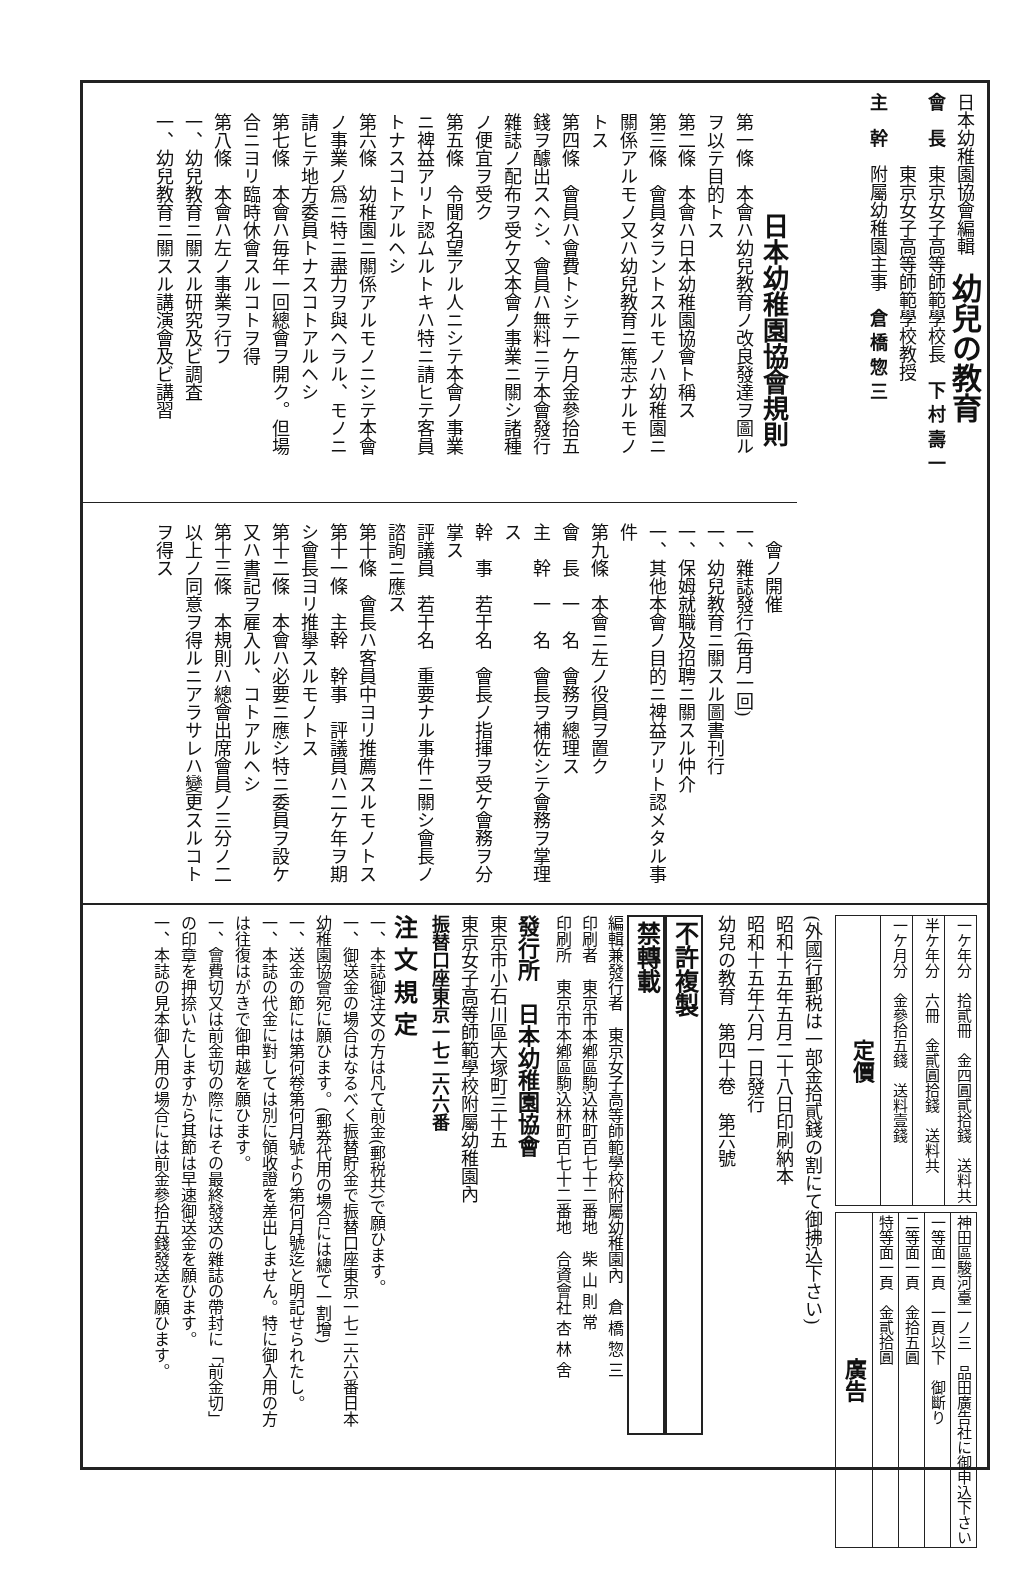日本幼稚園協會編輯　幼兒の教育
會　長　東京女子高等師範學校長　下 村 壽 一
　　　　東京女子高等師範學校教授
主　幹　附屬幼稚園主事　倉 橋 惣 三
日本幼稚園協會規則
第一條　本會ハ幼兒教育ノ改良發達ヲ圖ルヲ以テ目的トス
第二條　本會ハ日本幼稚園協會ト稱ス
第三條　會員タラントスルモノハ幼稚園ニ關係アルモノ又ハ幼兒教育ニ篤志ナルモノトス
第四條　會員ハ會費トシテ一ケ月金參拾五錢ヲ醵出スヘシ、會員ハ無料ニテ本會發行雜誌ノ配布ヲ受ケ又本會ノ事業ニ關シ諸種ノ便宜ヲ受ク
第五條　令聞名望アル人ニシテ本會ノ事業ニ裨益アリト認ムルトキハ特ニ請ヒテ客員トナスコトアルヘシ
第六條　幼稚園ニ關係アルモノニシテ本會ノ事業ノ爲ニ特ニ盡力ヲ與ヘラル、モノニ請ヒテ地方委員トナスコトアルヘシ
第七條　本會ハ毎年一回總會ヲ開ク。但場合ニヨリ臨時休會スルコトヲ得
第八條　本會ハ左ノ事業ヲ行フ
一、幼兒教育ニ關スル研究及ビ調査
一、幼兒教育ニ關スル講演會及ビ講習
　會ノ開催
一、雜誌發行(毎月一回)
一、幼兒教育ニ關スル圖書刊行
一、保姆就職及招聘ニ關スル仲介
一、其他本會ノ目的ニ裨益アリト認メタル事件
第九條　本會ニ左ノ役員ヲ置ク
會　長　一　名　會務ヲ總理ス
主　幹　一　名　會長ヲ補佐シテ會務ヲ掌理ス
幹　事　若干名　會長ノ指揮ヲ受ケ會務ヲ分掌ス
評議員　若干名　重要ナル事件ニ關シ會長ノ諮詢ニ應ス
第十條　會長ハ客員中ヨリ推薦スルモノトス
第十一條　主幹　幹事　評議員ハ二ケ年ヲ期シ會長ヨリ推擧スルモノトス
第十二條　本會ハ必要ニ應シ特ニ委員ヲ設ケ又ハ書記ヲ雇入ル、コトアルヘシ
第十三條　本規則ハ總會出席會員ノ三分ノ二以上ノ同意ヲ得ルニアラサレハ變更スルコトヲ得ス
| 定價 | 一ケ月分 金參拾五錢 送料壹錢 | 半ケ年分 六冊 金貳圓拾錢 送料共 | 一ケ年分 拾貳冊 金四圓貳拾錢 送料共 |
| 廣告 | 特等面一頁 金貳拾圓 | 二等面一頁 金拾五圓 | 一等面一頁 一頁以下 御斷り | 神田區駿河臺一ノ三 品田廣告社に御申込下さい |
(外國行郵税は一部金拾貳錢の割にて御拂込下さい)
昭和十五年五月二十八日印刷納本
昭和十五年六月一日發行
幼兒の教育　第四十卷　第六號
不許複製
禁轉載
編輯兼發行者　東京女子高等師範學校附屬幼稚園內　倉 橋 惣 三
印刷者　東京市本鄕區駒込林町百七十二番地　柴 山 則 常
印刷所　東京市本鄕區駒込林町百七十二番地　合資會社 杏 林 舍
發行所　日本幼稚園協會
東京市小石川區大塚町三十五
東京女子高等師範學校附屬幼稚園內
振替口座東京一七二六六番
注 文 規 定
一、本誌御注文の方は凡て前金(郵税共)で願ひます。
一、御送金の場合はなるべく振替貯金で振替口座東京一七二六六番日本幼稚園協會宛に願ひます。(郵券代用の場合には總て一割增)
一、送金の節には第何卷第何月號より第何月號迄と明記せられたし。
一、本誌の代金に對しては別に領收證を差出しません。特に御入用の方は往復はがきで御申越を願ひます。
一、會費切又は前金切の際にはその最終發送の雜誌の帶封に「前金切」の印章を押捺いたしますから其節は早速御送金を願ひます。
一、本誌の見本御入用の場合には前金參拾五錢發送を願ひます。